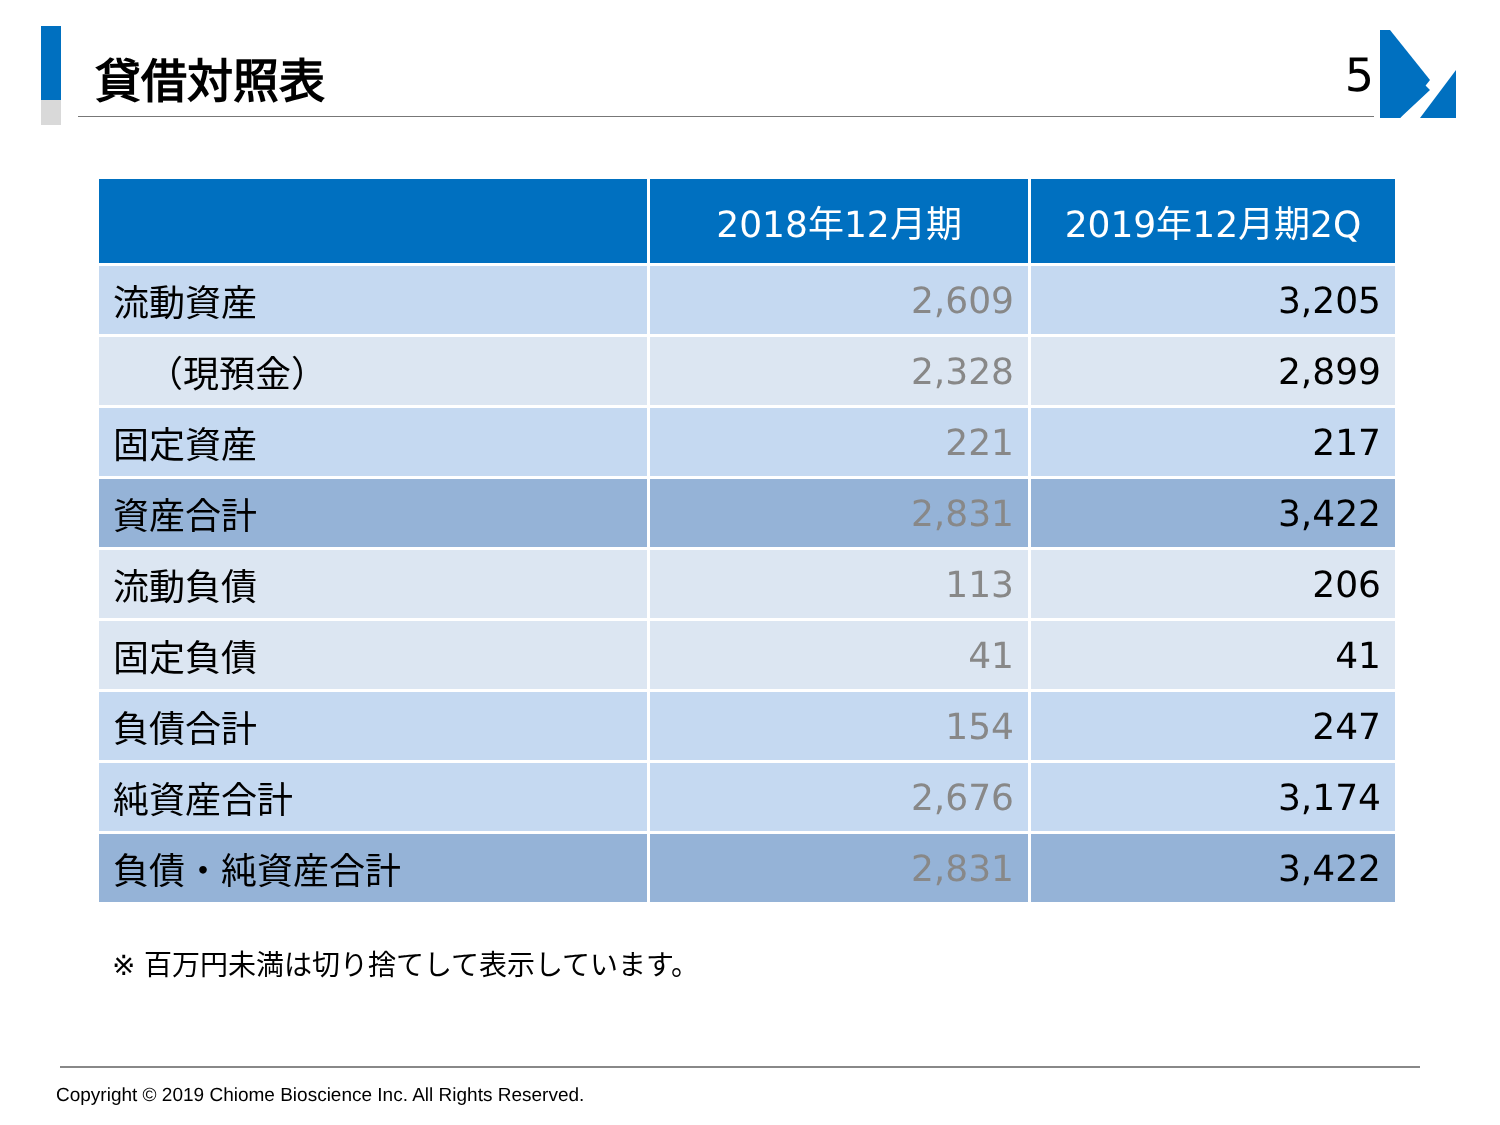貸借対照表
5
| | 2018年12月期 | 2019年12月期2Q |
| --- | --- | --- |
| 流動資産 | 2,609 | 3,205 |
| （現預金） | 2,328 | 2,899 |
| 固定資産 | 221 | 217 |
| 資産合計 | 2,831 | 3,422 |
| 流動負債 | 113 | 206 |
| 固定負債 | 41 | 41 |
| 負債合計 | 154 | 247 |
| 純資産合計 | 2,676 | 3,174 |
| 負債・純資産合計 | 2,831 | 3,422 |
※ 百万円未満は切り捨てして表示しています。
Copyright © 2019 Chiome Bioscience Inc. All Rights Reserved.